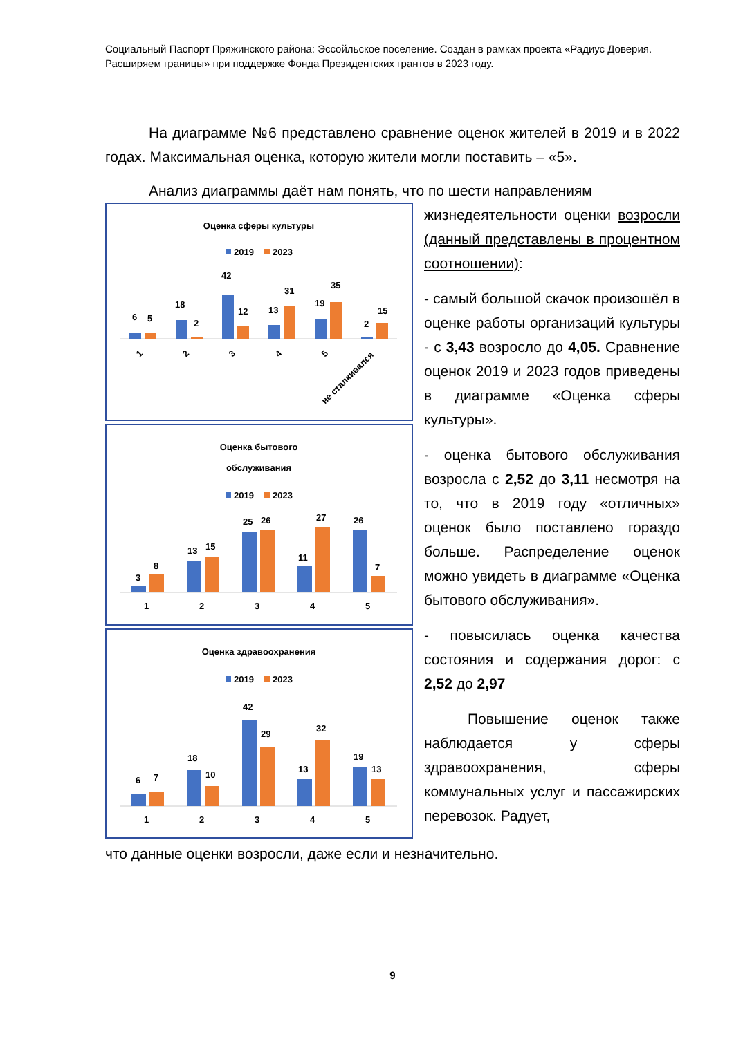Социальный Паспорт Пряжинского района: Эссойльское поселение. Создан в рамках проекта «Радиус Доверия. Расширяем границы» при поддержке Фонда Президентских грантов в 2023 году.
На диаграмме №6 представлено сравнение оценок жителей в 2019 и в 2022 годах. Максимальная оценка, которую жители могли поставить – «5».
Анализ диаграммы даёт нам понять, что по шести направлениям
Оценка сферы культуры
2019
2023
6
5
18
2
42
12
13
31
19
35
2
15
1
2
3
4
5
не сталкивался
Оценка бытового
обслуживания
2019
2023
3
8
13
15
25
26
11
27
26
7
1
2
3
4
5
Оценка здравоохранения
2019
2023
6
7
18
10
42
29
13
32
19
13
1
2
3
4
5
жизнедеятельности оценки возросли (данный представлены в процентном соотношении):
- самый большой скачок произошёл в оценке работы организаций культуры - с 3,43 возросло до 4,05. Сравнение оценок 2019 и 2023 годов приведены в диаграмме «Оценка сферы культуры».
- оценка бытового обслуживания возросла с 2,52 до 3,11 несмотря на то, что в 2019 году «отличных» оценок было поставлено гораздо больше. Распределение оценок можно увидеть в диаграмме «Оценка бытового обслуживания».
- повысилась оценка качества состояния и содержания дорог: с 2,52 до 2,97
Повышение оценок также наблюдается у сферы здравоохранения, сферы коммунальных услуг и пассажирских перевозок. Радует,
что данные оценки возросли, даже если и незначительно.
9